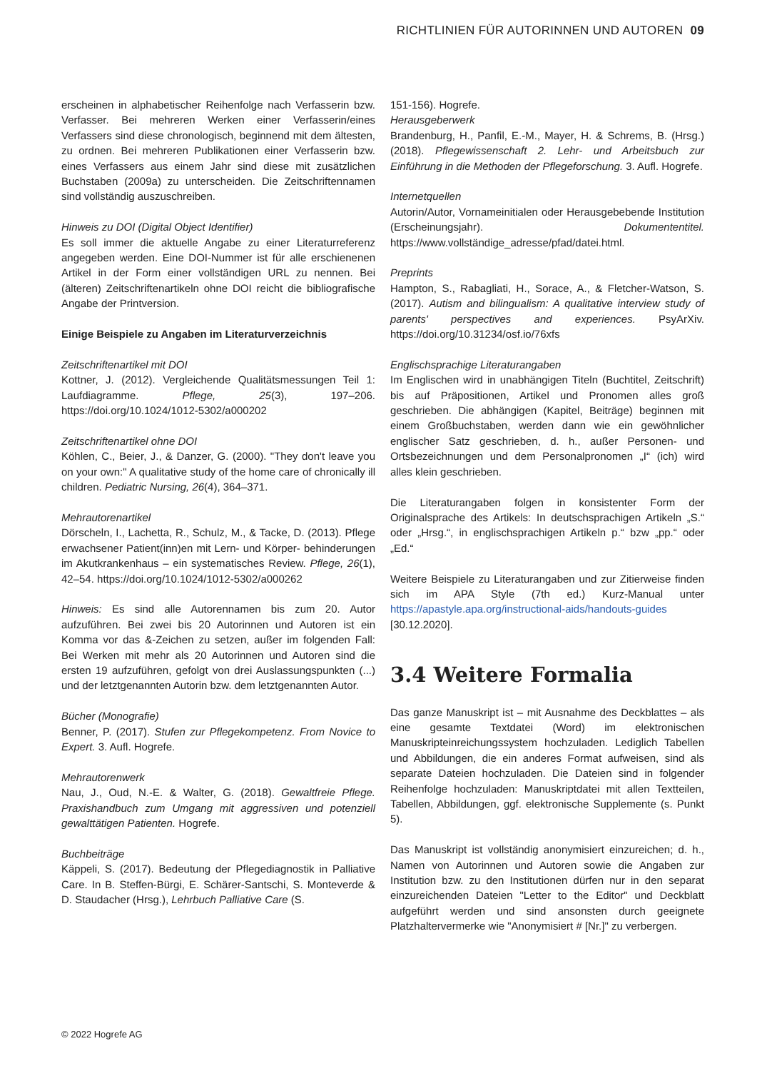RICHTLINIEN FÜR AUTORINNEN UND AUTOREN 09
erscheinen in alphabetischer Reihenfolge nach Verfasserin bzw. Verfasser. Bei mehreren Werken einer Verfasserin/eines Verfassers sind diese chronologisch, beginnend mit dem ältesten, zu ordnen. Bei mehreren Publikationen einer Verfasserin bzw. eines Verfassers aus einem Jahr sind diese mit zusätzlichen Buchstaben (2009a) zu unterscheiden. Die Zeitschriftennamen sind vollständig auszuschreiben.
Hinweis zu DOI (Digital Object Identifier)
Es soll immer die aktuelle Angabe zu einer Literaturreferenz angegeben werden. Eine DOI-Nummer ist für alle erschienenen Artikel in der Form einer vollständigen URL zu nennen. Bei (älteren) Zeitschriftenartikeln ohne DOI reicht die bibliografische Angabe der Printversion.
Einige Beispiele zu Angaben im Literaturverzeichnis
Zeitschriftenartikel mit DOI
Kottner, J. (2012). Vergleichende Qualitätsmessungen Teil 1: Laufdiagramme. Pflege, 25(3), 197–206. https://doi.org/10.1024/1012-5302/a000202
Zeitschriftenartikel ohne DOI
Köhlen, C., Beier, J., & Danzer, G. (2000). "They don't leave you on your own:" A qualitative study of the home care of chronically ill children. Pediatric Nursing, 26(4), 364–371.
Mehrautorenartikel
Dörscheln, I., Lachetta, R., Schulz, M., & Tacke, D. (2013). Pflege erwachsener Patient(inn)en mit Lern- und Körper- behinderungen im Akutkrankenhaus – ein systematisches Review. Pflege, 26(1), 42–54. https://doi.org/10.1024/1012-5302/a000262
Hinweis: Es sind alle Autorennamen bis zum 20. Autor aufzuführen. Bei zwei bis 20 Autorinnen und Autoren ist ein Komma vor das &-Zeichen zu setzen, außer im folgenden Fall: Bei Werken mit mehr als 20 Autorinnen und Autoren sind die ersten 19 aufzuführen, gefolgt von drei Auslassungspunkten (...) und der letztgenannten Autorin bzw. dem letztgenannten Autor.
Bücher (Monografie)
Benner, P. (2017). Stufen zur Pflegekompetenz. From Novice to Expert. 3. Aufl. Hogrefe.
Mehrautorenwerk
Nau, J., Oud, N.-E. & Walter, G. (2018). Gewaltfreie Pflege. Praxishandbuch zum Umgang mit aggressiven und potenziell gewalttätigen Patienten. Hogrefe.
Buchbeiträge
Käppeli, S. (2017). Bedeutung der Pflegediagnostik in Palliative Care. In B. Steffen-Bürgi, E. Schärer-Santschi, S. Monteverde & D. Staudacher (Hrsg.), Lehrbuch Palliative Care (S.
151-156). Hogrefe.
Herausgeberwerk
Brandenburg, H., Panfil, E.-M., Mayer, H. & Schrems, B. (Hrsg.) (2018). Pflegewissenschaft 2. Lehr- und Arbeitsbuch zur Einführung in die Methoden der Pflegeforschung. 3. Aufl. Hogrefe.
Internetquellen
Autorin/Autor, Vornameinitialen oder Herausgebebende Institution (Erscheinungsjahr). Dokumententitel. https://www.vollständige_adresse/pfad/datei.html.
Preprints
Hampton, S., Rabagliati, H., Sorace, A., & Fletcher-Watson, S. (2017). Autism and bilingualism: A qualitative interview study of parents' perspectives and experiences. PsyArXiv. https://doi.org/10.31234/osf.io/76xfs
Englischsprachige Literaturangaben
Im Englischen wird in unabhängigen Titeln (Buchtitel, Zeitschrift) bis auf Präpositionen, Artikel und Pronomen alles groß geschrieben. Die abhängigen (Kapitel, Beiträge) beginnen mit einem Großbuchstaben, werden dann wie ein gewöhnlicher englischer Satz geschrieben, d. h., außer Personen- und Ortsbezeichnungen und dem Personalpronomen „I“ (ich) wird alles klein geschrieben.
Die Literaturangaben folgen in konsistenter Form der Originalsprache des Artikels: In deutschsprachigen Artikeln „S.“ oder „Hrsg.“, in englischsprachigen Artikeln p.“ bzw „pp.“ oder „Ed.“
Weitere Beispiele zu Literaturangaben und zur Zitierweise finden sich im APA Style (7th ed.) Kurz-Manual unter https://apastyle.apa.org/instructional-aids/handouts-guides [30.12.2020].
3.4 Weitere Formalia
Das ganze Manuskript ist – mit Ausnahme des Deckblattes – als eine gesamte Textdatei (Word) im elektronischen Manuskripteinreichungssystem hochzuladen. Lediglich Tabellen und Abbildungen, die ein anderes Format aufweisen, sind als separate Dateien hochzuladen. Die Dateien sind in folgender Reihenfolge hochzuladen: Manuskriptdatei mit allen Textteilen, Tabellen, Abbildungen, ggf. elektronische Supplemente (s. Punkt 5).
Das Manuskript ist vollständig anonymisiert einzureichen; d. h., Namen von Autorinnen und Autoren sowie die Angaben zur Institution bzw. zu den Institutionen dürfen nur in den separat einzureichenden Dateien "Letter to the Editor" und Deckblatt aufgeführt werden und sind ansonsten durch geeignete Platzhaltervermerke wie "Anonymisiert # [Nr.]" zu verbergen.
© 2022 Hogrefe AG